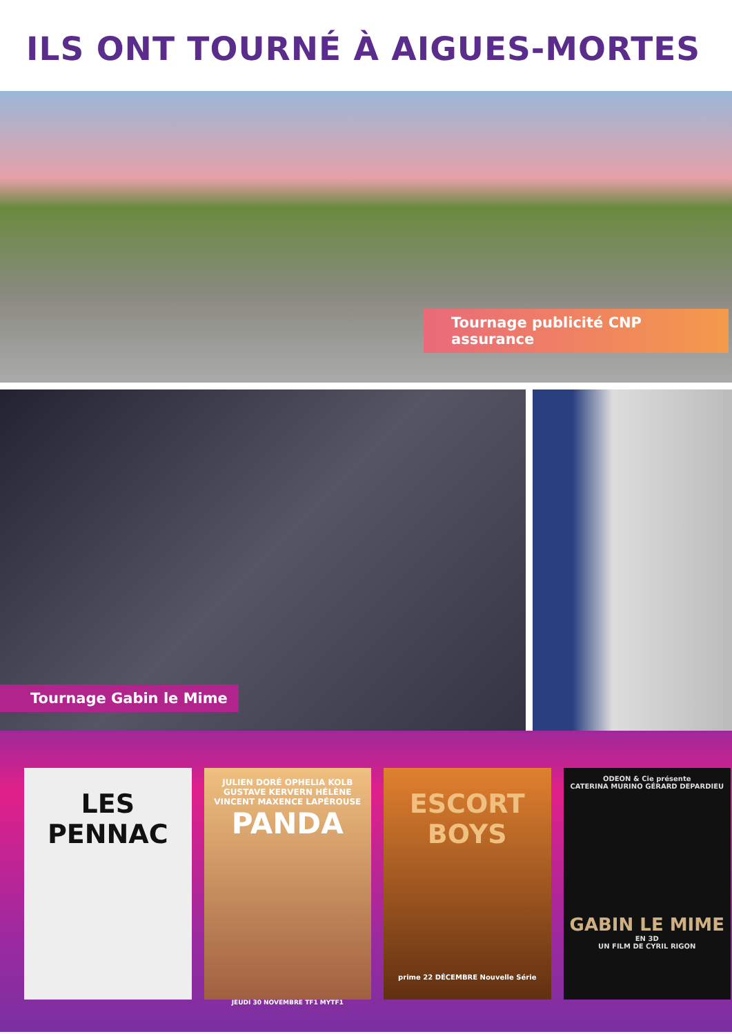ILS ONT TOURNÉ À AIGUES-MORTES
Tournage publicité CNP assurance
Tournage Gabin le Mime
LES
PENNAC
JULIEN DORÉ OPHELIA KOLB GUSTAVE KERVERN HÉLÈNE VINCENT MAXENCE LAPÉROUSE
PANDA
JEUDI 30 NOVEMBRE TF1 MYTF1
ESCORT
BOYS
prime 22 DÉCEMBRE Nouvelle Série
ODEON & Cie présente
CATERINA MURINO GÉRARD DEPARDIEU
GABIN LE MIME
EN 3D
UN FILM DE CYRIL RIGON